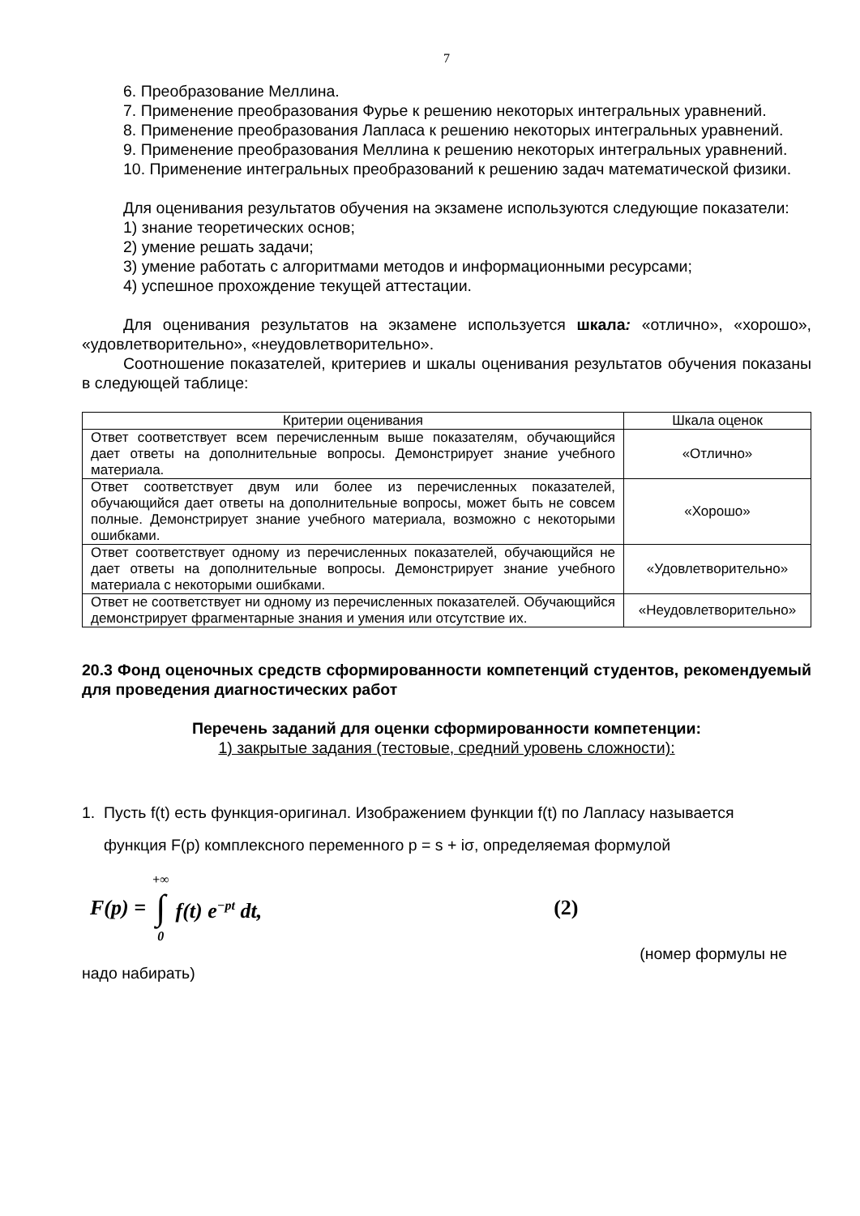7
6. Преобразование Меллина.
7. Применение преобразования Фурье к решению некоторых интегральных уравнений.
8. Применение преобразования Лапласа к решению некоторых интегральных уравнений.
9. Применение преобразования Меллина к решению некоторых интегральных уравнений.
10. Применение интегральных преобразований к решению задач математической физики.
Для оценивания результатов обучения на экзамене используются следующие показатели:
1) знание теоретических основ;
2) умение решать задачи;
3) умение работать с алгоритмами методов и информационными ресурсами;
4) успешное прохождение текущей аттестации.
Для оценивания результатов на экзамене используется шкала: «отлично», «хорошо», «удовлетворительно», «неудовлетворительно».
Соотношение показателей, критериев и шкалы оценивания результатов обучения показаны в следующей таблице:
| Критерии оценивания | Шкала оценок |
| --- | --- |
| Ответ соответствует всем перечисленным выше показателям, обучающийся дает ответы на дополнительные вопросы. Демонстрирует знание учебного материала. | «Отлично» |
| Ответ соответствует двум или более из перечисленных показателей, обучающийся дает ответы на дополнительные вопросы, может быть не совсем полные. Демонстрирует знание учебного материала, возможно с некоторыми ошибками. | «Хорошо» |
| Ответ соответствует одному из перечисленных показателей, обучающийся не дает ответы на дополнительные вопросы. Демонстрирует знание учебного материала с некоторыми ошибками. | «Удовлетворительно» |
| Ответ не соответствует ни одному из перечисленных показателей. Обучающийся демонстрирует фрагментарные знания и умения или отсутствие их. | «Неудовлетворительно» |
20.3 Фонд оценочных средств сформированности компетенций студентов, рекомендуемый для проведения диагностических работ
Перечень заданий для оценки сформированности компетенции:
1) закрытые задания (тестовые, средний уровень сложности):
1. Пусть f(t) есть функция-оригинал. Изображением функции f(t) по Лапласу называется
функция F(p) комплексного переменного p = s + iσ, определяемая формулой
F(p) = +∞ ∫ 0 f(t) e<sup>−pt</sup> dt, (2)
(номер формулы не
надо набирать)